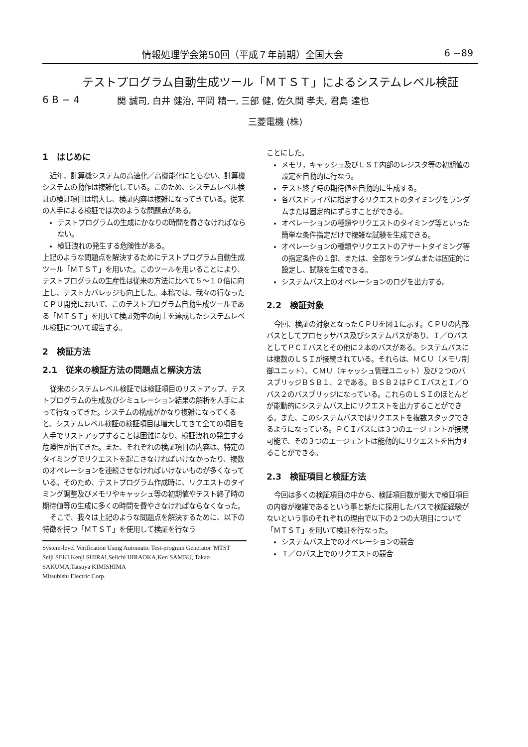情報処理学会第50回（平成７年前期）全国大会 6 −89
テストプログラム自動生成ツール「ＭＴＳＴ」によるシステムレベル検証
6 B − 4 関 誠司, 白井 健治, 平岡 精一, 三部 健, 佐久間 孝夫, 君島 達也
三菱電機 (株)
1　はじめに
近年、計算機システムの高速化／高機能化にともない、計算機システムの動作は複雑化している。このため、システムレベル検証の検証項目は増大し、検証内容は複雑になってきている。従来の人手による検証では次のような問題点がある。
テストプログラムの生成にかなりの時間を費さなければならない。
検証洩れの発生する危険性がある。
上記のような問題点を解決するためにテストプログラム自動生成ツール「ＭＴＳＴ」を用いた。このツールを用いることにより、テストプログラムの生産性は従来の方法に比べて５〜１０倍に向上し、テストカバレッジも向上した。本稿では、我々の行なったＣＰＵ開発において、このテストプログラム自動生成ツールである「ＭＴＳＴ」を用いて検証効率の向上を達成したシステムレベル検証について報告する。
2　検証方法
2.1　従来の検証方法の問題点と解決方法
従来のシステムレベル検証では検証項目のリストアップ、テストプログラムの生成及びシミュレーション結果の解析を人手によって行なってきた。システムの構成がかなり複雑になってくると、システムレベル検証の検証項目は増大してきて全ての項目を人手でリストアップすることは困難になり、検証洩れの発生する危険性が出てきた。また、それぞれの検証項目の内容は、特定のタイミングでリクエストを起こさなければいけなかったり、複数のオペレーションを連続させなければいけないものが多くなっている。そのため、テストプログラム作成時に、リクエストのタイミング調整及びメモリやキャッシュ等の初期値やテスト終了時の期待値等の生成に多くの時間を費やさなければならなくなった。
そこで、我々は上記のような問題点を解決するために、以下の特徴を持つ「ＭＴＳＴ」を使用して検証を行なう
System-level Verification Using Automatic Test-program Generator 'MTST'
Seiji SEKI,Kenji SHIRAI,Seiichi HIRAOKA,Ken SAMBU, Takao SAKUMA,Tatsuya KIMISHIMA
Mitsubishi Electric Corp.
ことにした。
メモリ，キャッシュ及びＬＳＩ内部のレジスタ等の初期値の設定を自動的に行なう。
テスト終了時の期待値を自動的に生成する。
各バスドライバに指定するリクエストのタイミングをランダムまたは固定的にずらすことができる。
オペレーションの種類やリクエストのタイミング等といった簡単な条件指定だけで複雑な試験を生成できる。
オペレーションの種類やリクエストのアサートタイミング等の指定条件の１部、または、全部をランダムまたは固定的に設定し、試験を生成できる。
システムバス上のオペレーションのログを出力する。
2.2　検証対象
今回、検証の対象となったＣＰＵを図１に示す。ＣＰＵの内部バスとしてプロセッサバス及びシステムバスがあり、Ｉ／ＯバスとしてＰＣＩバスとその他に２本のバスがある。システムバスには複数のＬＳＩが接続されている。それらは、ＭＣＵ（メモリ制御ユニット）、ＣＭＵ（キャッシュ管理ユニット）及び２つのバスブリッジＢＳＢ１、２である。ＢＳＢ２はＰＣＩバスとＩ／Ｏバス２のバスブリッジになっている。これらのＬＳＩのほとんどが能動的にシステムバス上にリクエストを出力することができる。また、このシステムバスではリクエストを複数スタックできるようになっている。ＰＣＩバスには３つのエージェントが接続可能で、その３つのエージェントは能動的にリクエストを出力することができる。
2.3　検証項目と検証方法
今回は多くの検証項目の中から、検証項目数が膨大で検証項目の内容が複雑であるという事と新たに採用したバスで検証経験がないという事のそれぞれの理由で以下の２つの大項目について「ＭＴＳＴ」を用いて検証を行なった。
システムバス上でのオペレーションの競合
Ｉ／Ｏバス上でのリクエストの競合